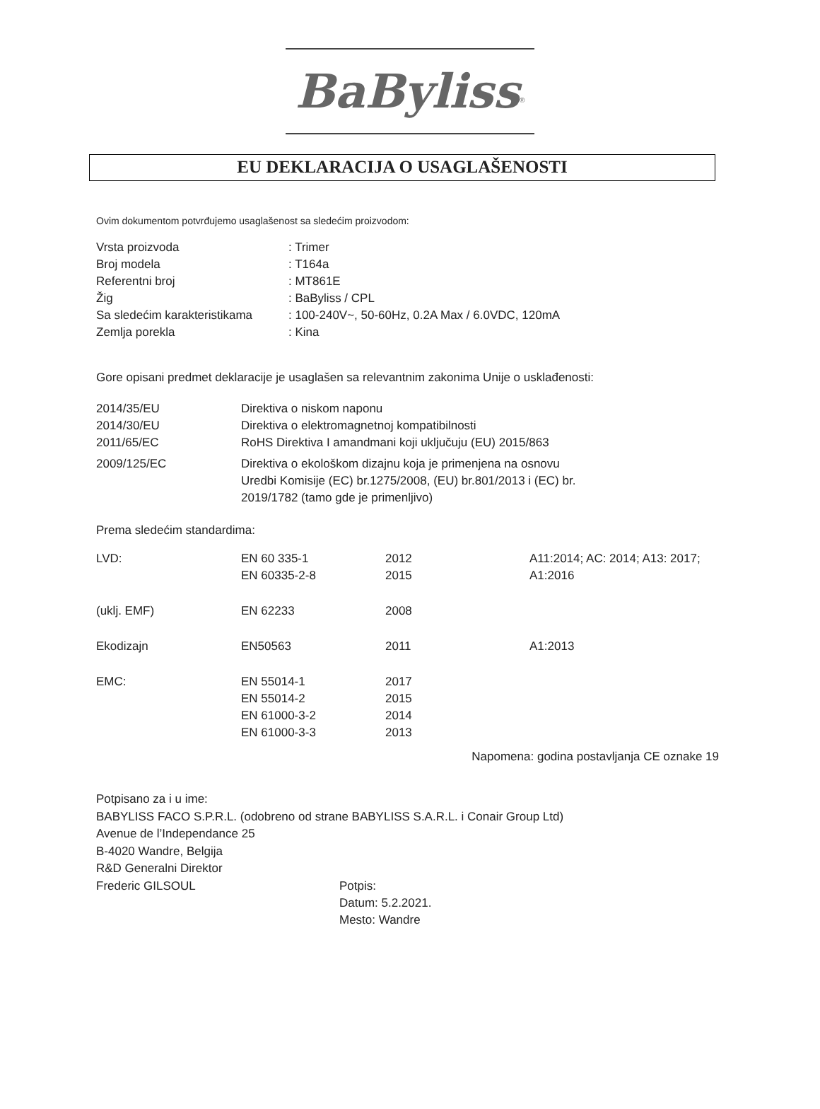BaByliss<sup>®</sup>
EU DEKLARACIJA O USAGLAŠENOSTI
Ovim dokumentom potvrđujemo usaglašenost sa sledećim proizvodom:
| Vrsta proizvoda | : Trimer |
| Broj modela | : T164a |
| Referentni broj | : MT861E |
| Žig | : BaByliss / CPL |
| Sa sledećim karakteristikama | : 100-240V~, 50-60Hz, 0.2A Max / 6.0VDC, 120mA |
| Zemlja porekla | : Kina |
Gore opisani predmet deklaracije je usaglašen sa relevantnim zakonima Unije o usklađenosti:
| 2014/35/EU | Direktiva o niskom naponu |
| 2014/30/EU | Direktiva o elektromagnetnoj kompatibilnosti |
| 2011/65/EC | RoHS Direktiva I amandmani koji uključuju (EU) 2015/863 |
| 2009/125/EC | Direktiva o ekološkom dizajnu koja je primenjena na osnovu Uredbi Komisije (EC) br.1275/2008, (EU) br.801/2013 i (EC) br. 2019/1782 (tamo gde je primenljivo) |
Prema sledećim standardima:
| LVD: | EN 60 335-1 EN 60335-2-8 | 2012 2015 | A11:2014; AC: 2014; A13: 2017; A1:2016 |
| (uklj. EMF) | EN 62233 | 2008 | |
| Ekodizajn | EN50563 | 2011 | A1:2013 |
| EMC: | EN 55014-1 EN 55014-2 EN 61000-3-2 EN 61000-3-3 | 2017 2015 2014 2013 | |
Napomena: godina postavljanja CE oznake 19
Potpisano za i u ime:
BABYLISS FACO S.P.R.L. (odobreno od strane BABYLISS S.A.R.L. i Conair Group Ltd)
Avenue de l’Independance 25
B-4020 Wandre, Belgija
R&D Generalni Direktor
| Frederic GILSOUL | Potpis: Datum: 5.2.2021. Mesto: Wandre |